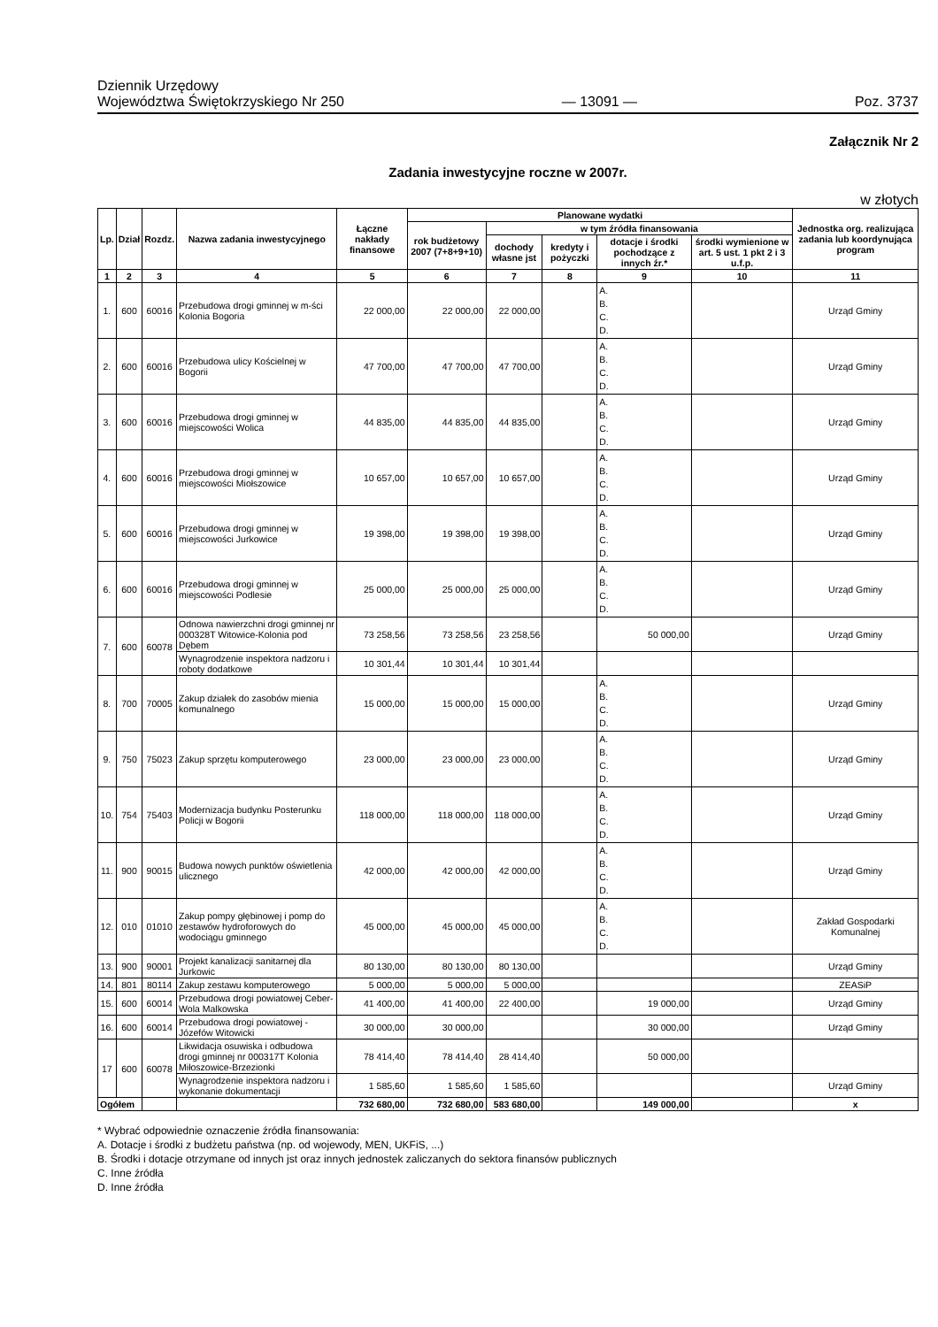Dziennik Urzędowy
Województwa Świętokrzyskiego Nr 250
— 13091 —
Poz. 3737
Załącznik Nr 2
Zadania inwestycyjne roczne w 2007r.
w złotych
| Lp. | Dział | Rozdz. | Nazwa zadania inwestycyjnego | Łączne nakłady finansowe | Planowane wydatki | | | | | Jednostka org. realizująca zadania lub koordynująca program |
| --- | --- | --- | --- | --- | --- | --- | --- | --- | --- | --- |
| | | | | | rok budżetowy 2007 (7+8+9+10) | w tym źródła finansowania | | | | |
| | | | | | | dochody własne jst | kredyty i pożyczki | dotacje i środki pochodzące z innych źr.* | środki wymienione w art. 5 ust. 1 pkt 2 i 3 u.f.p. | |
| 1 | 2 | 3 | 4 | 5 | 6 | 7 | 8 | 9 | 10 | 11 |
| 1. | 600 | 60016 | Przebudowa drogi gminnej w m-ści Kolonia Bogoria | 22 000,00 | 22 000,00 | 22 000,00 | | A. B. C. D. | | Urząd Gminy |
| 2. | 600 | 60016 | Przebudowa ulicy Kościelnej w Bogorii | 47 700,00 | 47 700,00 | 47 700,00 | | A. B. C. D. | | Urząd Gminy |
| 3. | 600 | 60016 | Przebudowa drogi gminnej w miejscowości Wolica | 44 835,00 | 44 835,00 | 44 835,00 | | A. B. C. D. | | Urząd Gminy |
| 4. | 600 | 60016 | Przebudowa drogi gminnej w miejscowości Miołszowice | 10 657,00 | 10 657,00 | 10 657,00 | | A. B. C. D. | | Urząd Gminy |
| 5. | 600 | 60016 | Przebudowa drogi gminnej w miejscowości Jurkowice | 19 398,00 | 19 398,00 | 19 398,00 | | A. B. C. D. | | Urząd Gminy |
| 6. | 600 | 60016 | Przebudowa drogi gminnej w miejscowości Podlesie | 25 000,00 | 25 000,00 | 25 000,00 | | A. B. C. D. | | Urząd Gminy |
| 7. | 600 | 60078 | Odnowa nawierzchni drogi gminnej nr 000328T Witowice-Kolonia pod Dębem | 73 258,56 | 73 258,56 | 23 258,56 | | 50 000,00 | | Urząd Gminy |
| | | | Wynagrodzenie inspektora nadzoru i roboty dodatkowe | 10 301,44 | 10 301,44 | 10 301,44 | | | | |
| 8. | 700 | 70005 | Zakup działek do zasobów mienia komunalnego | 15 000,00 | 15 000,00 | 15 000,00 | | A. B. C. D. | | Urząd Gminy |
| 9. | 750 | 75023 | Zakup sprzętu komputerowego | 23 000,00 | 23 000,00 | 23 000,00 | | A. B. C. D. | | Urząd Gminy |
| 10. | 754 | 75403 | Modernizacja budynku Posterunku Policji w Bogorii | 118 000,00 | 118 000,00 | 118 000,00 | | A. B. C. D. | | Urząd Gminy |
| 11. | 900 | 90015 | Budowa nowych punktów oświetlenia ulicznego | 42 000,00 | 42 000,00 | 42 000,00 | | A. B. C. D. | | Urząd Gminy |
| 12. | 010 | 01010 | Zakup pompy głębinowej i pomp do zestawów hydroforowych do wodociągu gminnego | 45 000,00 | 45 000,00 | 45 000,00 | | A. B. C. D. | | Zakład Gospodarki Komunalnej |
| 13. | 900 | 90001 | Projekt kanalizacji sanitarnej dla Jurkowic | 80 130,00 | 80 130,00 | 80 130,00 | | | | Urząd Gminy |
| 14. | 801 | 80114 | Zakup zestawu komputerowego | 5 000,00 | 5 000,00 | 5 000,00 | | | | ZEASiP |
| 15. | 600 | 60014 | Przebudowa drogi powiatowej Ceber-Wola Malkowska | 41 400,00 | 41 400,00 | 22 400,00 | | 19 000,00 | | Urząd Gminy |
| 16. | 600 | 60014 | Przebudowa drogi powiatowej - Józefów Witowicki | 30 000,00 | 30 000,00 | | | 30 000,00 | | Urząd Gminy |
| 17 | 600 | 60078 | Likwidacja osuwiska i odbudowa drogi gminnej nr 000317T Kolonia Miłoszowice-Brzezionki | 78 414,40 | 78 414,40 | 28 414,40 | | 50 000,00 | | |
| | | | Wynagrodzenie inspektora nadzoru i wykonanie dokumentacji | 1 585,60 | 1 585,60 | 1 585,60 | | | | Urząd Gminy |
| Ogółem | | | | 732 680,00 | 732 680,00 | 583 680,00 | | 149 000,00 | | x |
* Wybrać odpowiednie oznaczenie źródła finansowania:
A. Dotacje i środki z budżetu państwa (np. od wojewody, MEN, UKFiS, ...)
B. Środki i dotacje otrzymane od innych jst oraz innych jednostek zaliczanych do sektora finansów publicznych
C. Inne źródła
D. Inne źródła